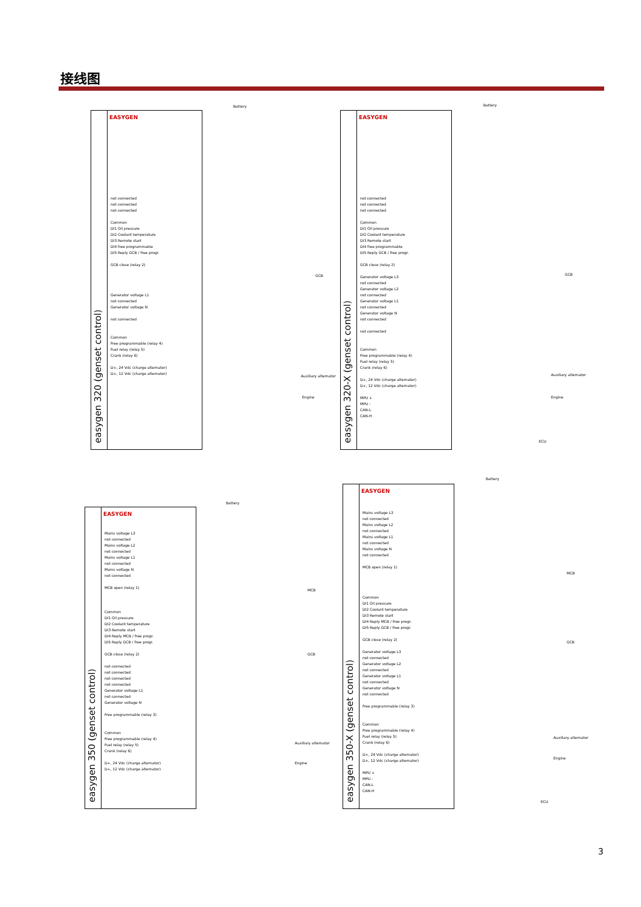接线图
easygen 320 (genset control)
EASYGEN
not connected
not connected
not connected
Common
DI1 Oil pressure
DI2 Coolant temperature
DI3 Remote start
DI4 free programmable
DI5 Reply GCB / free progr.
GCB close (relay 2)
Generator voltage L1
not connected
Generator voltage N
not connected
Common
Free programmable (relay 4)
Fuel relay (relay 5)
Crank (relay 6)
D+, 24 Vdc (charge alternator)
D+, 12 Vdc (charge alternator)
Battery
GCB
Auxiliary alternator
Engine
easygen 320-X (genset control)
EASYGEN
not connected
not connected
not connected
Common
DI1 Oil pressure
DI2 Coolant temperature
DI3 Remote start
DI4 free programmable
DI5 Reply GCB / free progr.
GCB close (relay 2)
Generator voltage L3
not connected
Generator voltage L2
not connected
Generator voltage L1
not connected
Generator voltage N
not connected
not connected
Common
Free programmable (relay 4)
Fuel relay (relay 5)
Crank (relay 6)
D+, 24 Vdc (charge alternator)
D+, 12 Vdc (charge alternator)
MPU +
MPU -
CAN-L
CAN-H
Battery
GCB
Auxiliary alternator
Engine
ECU
easygen 350 (genset control)
EASYGEN
Mains voltage L3
not connected
Mains voltage L2
not connected
Mains voltage L1
not connected
Mains voltage N
not connected
MCB open (relay 1)
Common
DI1 Oil pressure
DI2 Coolant temperature
DI3 Remote start
DI4 Reply MCB / free progr.
DI5 Reply GCB / free progr.
GCB close (relay 2)
not connected
not connected
not connected
not connected
Generator voltage L1
not connected
Generator voltage N
Free programmable (relay 3)
Common
Free programmable (relay 4)
Fuel relay (relay 5)
Crank (relay 6)
D+, 24 Vdc (charge alternator)
D+, 12 Vdc (charge alternator)
Battery
MCB
GCB
Auxiliary alternator
Engine
easygen 350-X (genset control)
EASYGEN
Mains voltage L3
not connected
Mains voltage L2
not connected
Mains voltage L1
not connected
Mains voltage N
not connected
MCB open (relay 1)
Common
DI1 Oil pressure
DI2 Coolant temperature
DI3 Remote start
DI4 Reply MCB / free progr.
DI5 Reply GCB / free progr.
GCB close (relay 2)
Generator voltage L3
not connected
Generator voltage L2
not connected
Generator voltage L1
not connected
Generator voltage N
not connected
Free programmable (relay 3)
Common
Free programmable (relay 4)
Fuel relay (relay 5)
Crank (relay 6)
D+, 24 Vdc (charge alternator)
D+, 12 Vdc (charge alternator)
MPU +
MPU -
CAN-L
CAN-H
Battery
MCB
GCB
Auxiliary alternator
Engine
ECU
3